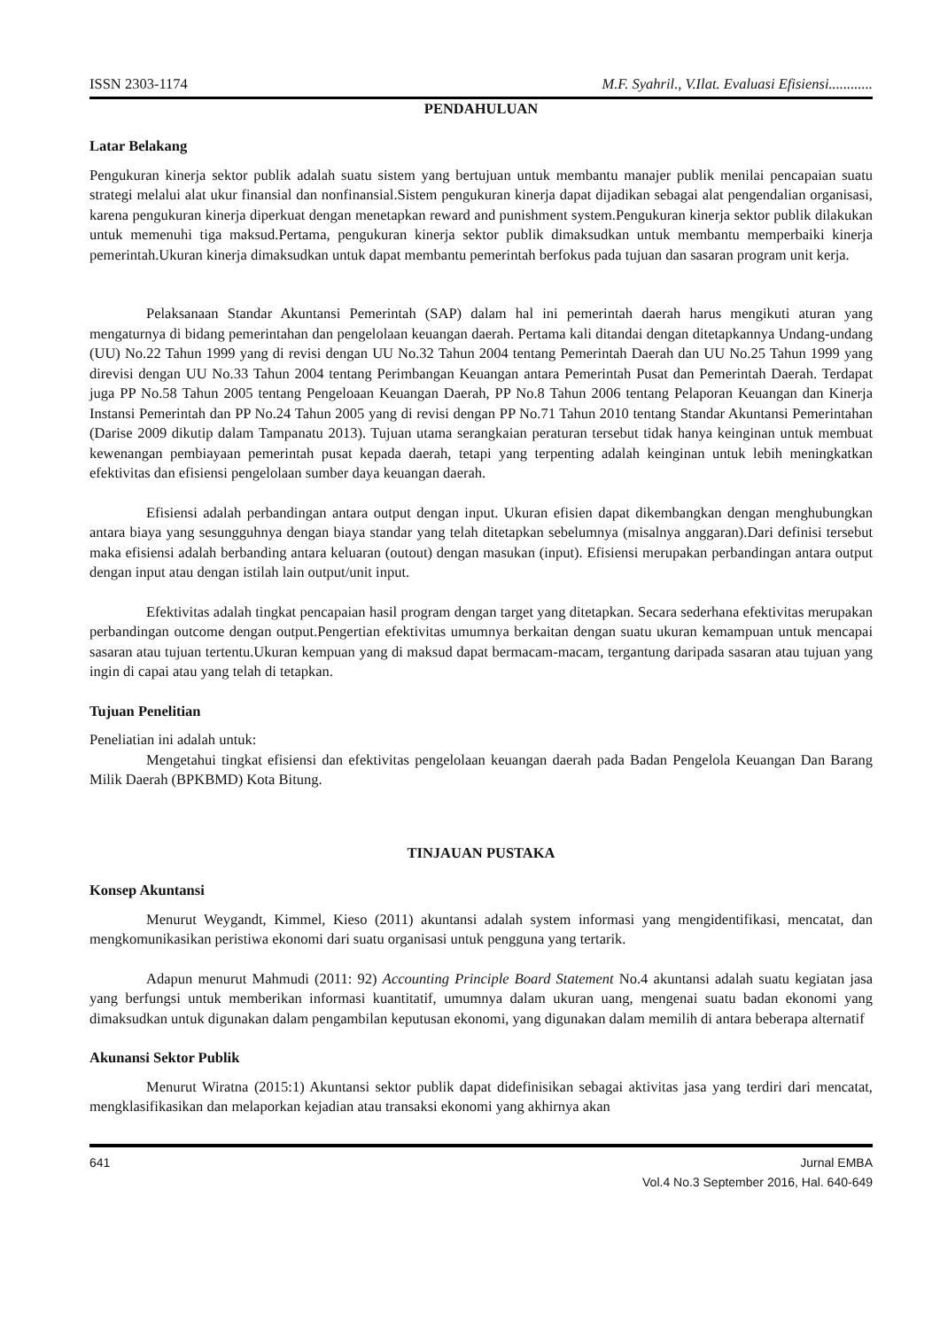ISSN 2303-1174 M.F. Syahril., V.Ilat. Evaluasi Efisiensi............
PENDAHULUAN
Latar Belakang
Pengukuran kinerja sektor publik adalah suatu sistem yang bertujuan untuk membantu manajer publik menilai pencapaian suatu strategi melalui alat ukur finansial dan nonfinansial.Sistem pengukuran kinerja dapat dijadikan sebagai alat pengendalian organisasi, karena pengukuran kinerja diperkuat dengan menetapkan reward and punishment system.Pengukuran kinerja sektor publik dilakukan untuk memenuhi tiga maksud.Pertama, pengukuran kinerja sektor publik dimaksudkan untuk membantu memperbaiki kinerja pemerintah.Ukuran kinerja dimaksudkan untuk dapat membantu pemerintah berfokus pada tujuan dan sasaran program unit kerja.
Pelaksanaan Standar Akuntansi Pemerintah (SAP) dalam hal ini pemerintah daerah harus mengikuti aturan yang mengaturnya di bidang pemerintahan dan pengelolaan keuangan daerah. Pertama kali ditandai dengan ditetapkannya Undang-undang (UU) No.22 Tahun 1999 yang di revisi dengan UU No.32 Tahun 2004 tentang Pemerintah Daerah dan UU No.25 Tahun 1999 yang direvisi dengan UU No.33 Tahun 2004 tentang Perimbangan Keuangan antara Pemerintah Pusat dan Pemerintah Daerah. Terdapat juga PP No.58 Tahun 2005 tentang Pengeloaan Keuangan Daerah, PP No.8 Tahun 2006 tentang Pelaporan Keuangan dan Kinerja Instansi Pemerintah dan PP No.24 Tahun 2005 yang di revisi dengan PP No.71 Tahun 2010 tentang Standar Akuntansi Pemerintahan (Darise 2009 dikutip dalam Tampanatu 2013). Tujuan utama serangkaian peraturan tersebut tidak hanya keinginan untuk membuat kewenangan pembiayaan pemerintah pusat kepada daerah, tetapi yang terpenting adalah keinginan untuk lebih meningkatkan efektivitas dan efisiensi pengelolaan sumber daya keuangan daerah.
Efisiensi adalah perbandingan antara output dengan input. Ukuran efisien dapat dikembangkan dengan menghubungkan antara biaya yang sesungguhnya dengan biaya standar yang telah ditetapkan sebelumnya (misalnya anggaran).Dari definisi tersebut maka efisiensi adalah berbanding antara keluaran (outout) dengan masukan (input). Efisiensi merupakan perbandingan antara output dengan input atau dengan istilah lain output/unit input.
Efektivitas adalah tingkat pencapaian hasil program dengan target yang ditetapkan. Secara sederhana efektivitas merupakan perbandingan outcome dengan output.Pengertian efektivitas umumnya berkaitan dengan suatu ukuran kemampuan untuk mencapai sasaran atau tujuan tertentu.Ukuran kempuan yang di maksud dapat bermacam-macam, tergantung daripada sasaran atau tujuan yang ingin di capai atau yang telah di tetapkan.
Tujuan Penelitian
Peneliatian ini adalah untuk:
Mengetahui tingkat efisiensi dan efektivitas pengelolaan keuangan daerah pada Badan Pengelola Keuangan Dan Barang Milik Daerah (BPKBMD) Kota Bitung.
TINJAUAN PUSTAKA
Konsep Akuntansi
Menurut Weygandt, Kimmel, Kieso (2011) akuntansi adalah system informasi yang mengidentifikasi, mencatat, dan mengkomunikasikan peristiwa ekonomi dari suatu organisasi untuk pengguna yang tertarik.
Adapun menurut Mahmudi (2011: 92) Accounting Principle Board Statement No.4 akuntansi adalah suatu kegiatan jasa yang berfungsi untuk memberikan informasi kuantitatif, umumnya dalam ukuran uang, mengenai suatu badan ekonomi yang dimaksudkan untuk digunakan dalam pengambilan keputusan ekonomi, yang digunakan dalam memilih di antara beberapa alternatif
Akunansi Sektor Publik
Menurut Wiratna (2015:1) Akuntansi sektor publik dapat didefinisikan sebagai aktivitas jasa yang terdiri dari mencatat, mengklasifikasikan dan melaporkan kejadian atau transaksi ekonomi yang akhirnya akan
641 Jurnal EMBA
Vol.4 No.3 September 2016, Hal. 640-649